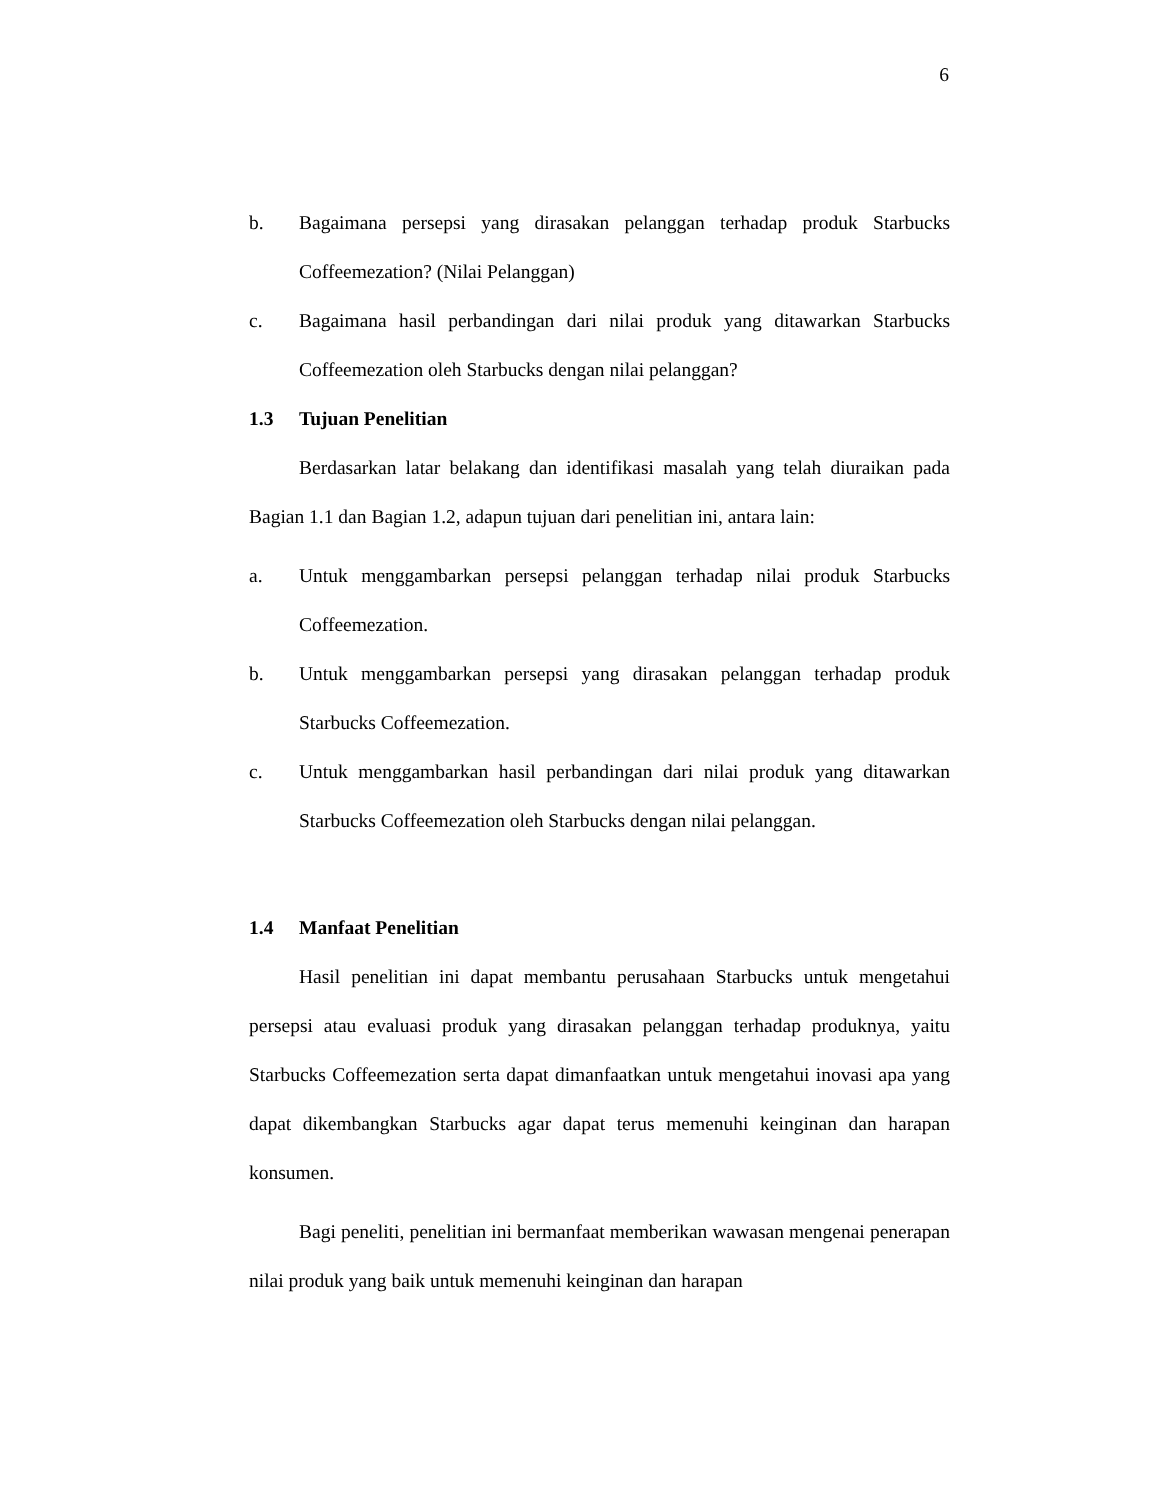6
b. Bagaimana persepsi yang dirasakan pelanggan terhadap produk Starbucks Coffeemezation? (Nilai Pelanggan)
c. Bagaimana hasil perbandingan dari nilai produk yang ditawarkan Starbucks Coffeemezation oleh Starbucks dengan nilai pelanggan?
1.3 Tujuan Penelitian
Berdasarkan latar belakang dan identifikasi masalah yang telah diuraikan pada Bagian 1.1 dan Bagian 1.2, adapun tujuan dari penelitian ini, antara lain:
a. Untuk menggambarkan persepsi pelanggan terhadap nilai produk Starbucks Coffeemezation.
b. Untuk menggambarkan persepsi yang dirasakan pelanggan terhadap produk Starbucks Coffeemezation.
c. Untuk menggambarkan hasil perbandingan dari nilai produk yang ditawarkan Starbucks Coffeemezation oleh Starbucks dengan nilai pelanggan.
1.4 Manfaat Penelitian
Hasil penelitian ini dapat membantu perusahaan Starbucks untuk mengetahui persepsi atau evaluasi produk yang dirasakan pelanggan terhadap produknya, yaitu Starbucks Coffeemezation serta dapat dimanfaatkan untuk mengetahui inovasi apa yang dapat dikembangkan Starbucks agar dapat terus memenuhi keinginan dan harapan konsumen.
Bagi peneliti, penelitian ini bermanfaat memberikan wawasan mengenai penerapan nilai produk yang baik untuk memenuhi keinginan dan harapan